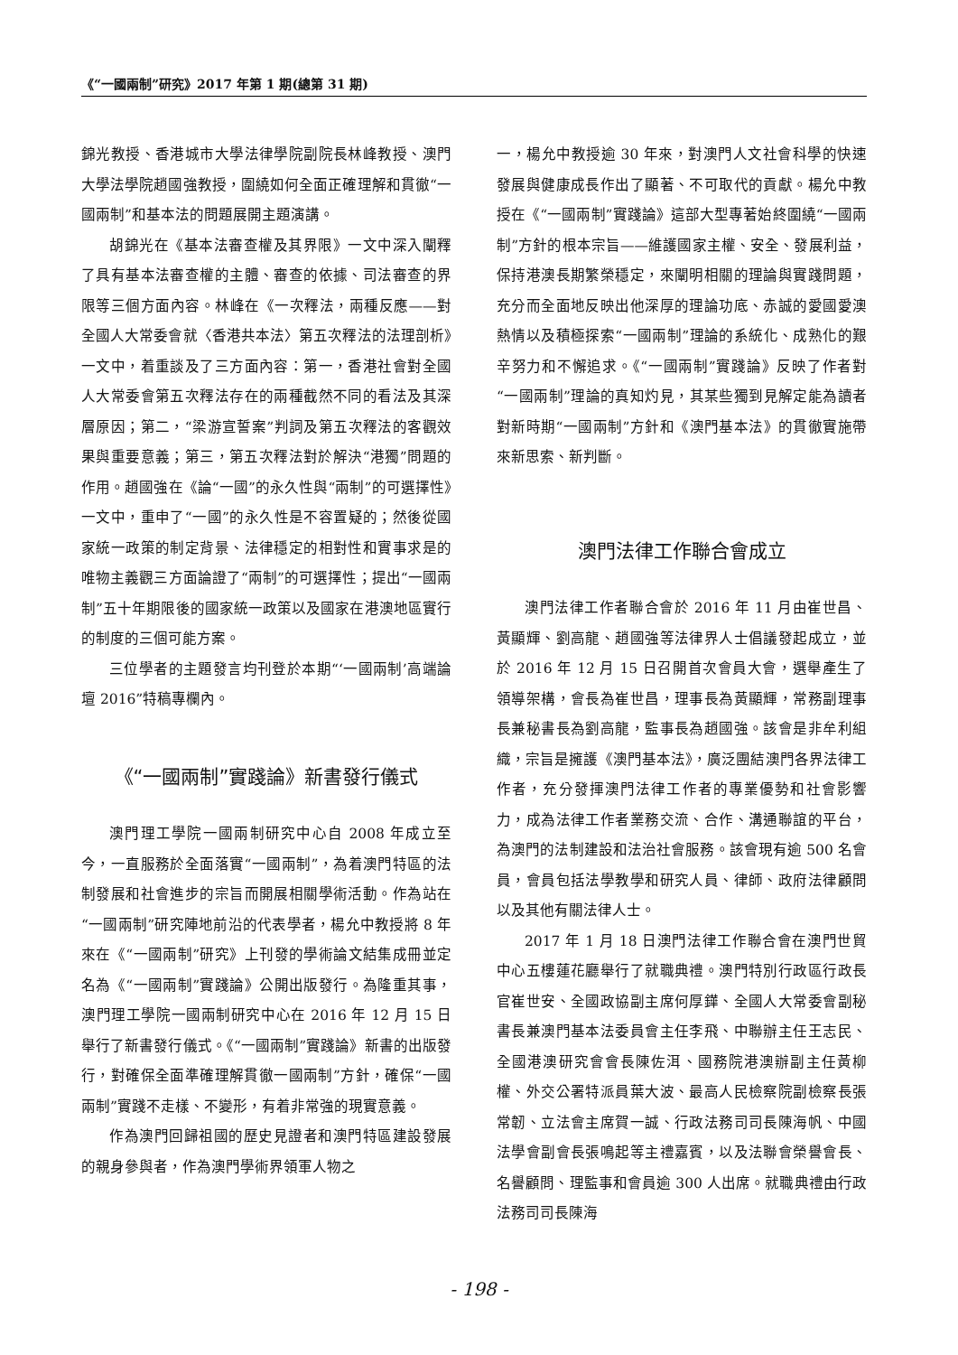《“一國兩制”研究》2017 年第 1 期(總第 31 期)
錦光教授、香港城市大學法律學院副院長林峰教授、澳門大學法學院趙國強教授，圍繞如何全面正確理解和貫徹“一國兩制”和基本法的問題展開主題演講。
胡錦光在《基本法審查權及其界限》一文中深入闡釋了具有基本法審查權的主體、審查的依據、司法審查的界限等三個方面內容。林峰在《一次釋法，兩種反應——對全國人大常委會就〈香港共本法〉第五次釋法的法理剖析》一文中，着重談及了三方面內容：第一，香港社會對全國人大常委會第五次釋法存在的兩種截然不同的看法及其深層原因；第二，“梁游宣誓案”判詞及第五次釋法的客觀效果與重要意義；第三，第五次釋法對於解決“港獨”問題的作用。趙國強在《論“一國”的永久性與“兩制”的可選擇性》一文中，重申了“一國”的永久性是不容置疑的；然後從國家統一政策的制定背景、法律穩定的相對性和實事求是的唯物主義觀三方面論證了“兩制”的可選擇性；提出“一國兩制”五十年期限後的國家統一政策以及國家在港澳地區實行的制度的三個可能方案。
三位學者的主題發言均刊登於本期“‘一國兩制’高端論壇 2016”特稿專欄內。
《“一國兩制”實踐論》新書發行儀式
澳門理工學院一國兩制研究中心自 2008 年成立至今，一直服務於全面落實“一國兩制”，為着澳門特區的法制發展和社會進步的宗旨而開展相關學術活動。作為站在“一國兩制”研究陣地前沿的代表學者，楊允中教授將 8 年來在《“一國兩制”研究》上刊發的學術論文結集成冊並定名為《“一國兩制”實踐論》公開出版發行。為隆重其事，澳門理工學院一國兩制研究中心在 2016 年 12 月 15 日舉行了新書發行儀式。《“一國兩制”實踐論》新書的出版發行，對確保全面準確理解貫徹一國兩制”方針，確保“一國兩制”實踐不走樣、不變形，有着非常強的現實意義。
作為澳門回歸祖國的歷史見證者和澳門特區建設發展的親身參與者，作為澳門學術界領軍人物之
一，楊允中教授逾 30 年來，對澳門人文社會科學的快速發展與健康成長作出了顯著、不可取代的貢獻。楊允中教授在《“一國兩制”實踐論》這部大型專著始終圍繞“一國兩制”方針的根本宗旨——維護國家主權、安全、發展利益，保持港澳長期繁榮穩定，來闡明相關的理論與實踐問題，充分而全面地反映出他深厚的理論功底、赤誠的愛國愛澳熱情以及積極探索“一國兩制”理論的系統化、成熟化的艱辛努力和不懈追求。《“一國兩制”實踐論》反映了作者對“一國兩制”理論的真知灼見，其某些獨到見解定能為讀者對新時期“一國兩制”方針和《澳門基本法》的貫徹實施帶來新思索、新判斷。
澳門法律工作聯合會成立
澳門法律工作者聯合會於 2016 年 11 月由崔世昌、黃顯輝、劉高龍、趙國強等法律界人士倡議發起成立，並於 2016 年 12 月 15 日召開首次會員大會，選舉產生了領導架構，會長為崔世昌，理事長為黃顯輝，常務副理事長兼秘書長為劉高龍，監事長為趙國強。該會是非牟利組織，宗旨是擁護《澳門基本法》，廣泛團結澳門各界法律工作者，充分發揮澳門法律工作者的專業優勢和社會影響力，成為法律工作者業務交流、合作、溝通聯誼的平台，為澳門的法制建設和法治社會服務。該會現有逾 500 名會員，會員包括法學教學和研究人員、律師、政府法律顧問以及其他有關法律人士。
2017 年 1 月 18 日澳門法律工作聯合會在澳門世貿中心五樓蓮花廳舉行了就職典禮。澳門特別行政區行政長官崔世安、全國政協副主席何厚鏵、全國人大常委會副秘書長兼澳門基本法委員會主任李飛、中聯辦主任王志民、全國港澳研究會會長陳佐洱、國務院港澳辦副主任黃柳權、外交公署特派員葉大波、最高人民檢察院副檢察長張常韌、立法會主席賀一誠、行政法務司司長陳海帆、中國法學會副會長張鳴起等主禮嘉賓，以及法聯會榮譽會長、名譽顧問、理監事和會員逾 300 人出席。就職典禮由行政法務司司長陳海
- 198 -